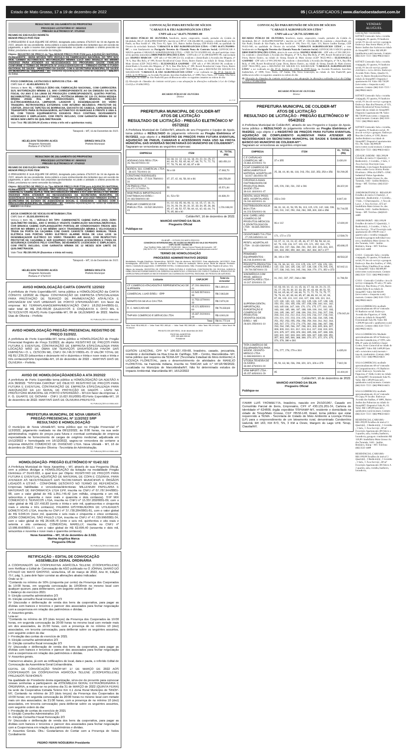Estado de Mato Grosso, 17 a 19 de dezembro de 2022 05 | CLASSIFICADOS | www.diariodoestadomt.com.br
RESULTADO DE JULGAMENTO DE PROPOSTAS
PROCESSO LICITATÓRIO Nº. 085/2022
PREGÃO ELETRONICO Nº. 071/2022
REGIME DE EXECUÇÃO INDIRETA
MENOR PREÇO POR ITEM
O PREGOEIRO E SUA EQUIPE DE APOIO, designada pela portaria 476/2022 de 04 de Agosto de 2022, através de seu presidente, torna público e para conhecimento dos licitantes que em sessão de julgamento, e após o exame das propostas apresentadas no pleito e adotado o critério prescrito no Edital, proclamou-se como vencedor da licitação:
Objeto: REGISTRO DE PREÇO do Tipo MENOR PREÇO POR ITEM para AQUISIÇÃO MATERIAL PERMANENTE - BENS MOVEIS TIPO VEICULO DE FABRICAÇÃO NACIONAL DO TIPO SUV, 0KM, CAMBIO AUTOMÁTICO, MOTORIZAÇÃO MÍNIMA 1.5CV ANO MODELO NO MÍNIMO 2022/2022 PARA ATENDER AS NECESSIDADES DO PROGRAMA SAÚDE FAMILIAR CONFORME O TERMO DE PROPOSTA Nº 14416.015000/1200-05 – FIRMADO ENTRE O FUNDO NACIONAL DE SAÚDE - MINISTÉRIO DA SAÚDE, COM A SECRETARIA MUNICIPAL DE SAÚDE DO MUNICIPIO DE TABAPORÃ – MT, conforme especificações no Termo de Referencia – ANEXO I do Edital.
FOCO COMERCIAL LICITACOES E SERVICOS LTDA – ME
CNPJ Sob nº. 42.451.825/0001-72
Venceu o Item: 01. – VEÍCULO ZERO KM, FABRICAÇÃO NACIONAL, COM CARROCERIA SUV, MOTORIZAÇÃO MÍNIMA 1.5, ANO CORRESPONDENTE AO DA EMISSÃO DA NOTA FISCAL OU ANO E DA LINHA DE PRODUÇÃO CORRESPONDENTE, QUATRO PORTAS, BICOMBUSTÍVEL (GASOLINA E ETANOL), POTÊNCIA MÍNIMA DE 120 CV, RODA MEDIDA MÍNIMA 205/65 R15, AR CONDICIONADO, COR BRANCA, DIREÇÃO ELÉTRICA/HIDRÁULICA, LIMPADOR, LAVADOR E DESEMBAÇADOR DO VIDRO TRASEIRO, RETROVISORES EXTERNOS COM INTERNO MECÂNICO, PROTETOR DE CÁRTER, JOGO DE TAPETES DE BORRACHA, ENCOSTO DE CABEÇA, CAPACIDADE DE TRANSPORTE PARA 05 PASSAGEIROS, AUTOMÁTICO 05 MARCHAS À FRENTE E UMA À RÉ, COM TODOS EQUIPAMENTOS EXIGIDOS PELO CONTRAN, DEVIDAMENTE LICENCIADO E EMPLACADO, COM FRETE INCLUSO, COM GARANTIA MÍNIMA DE 12 MESES SEM LIMITE DE QUILOMETRAGEM.
Valor Total: R$ 133.500,00 (Cento e trinta e três mil e quinhentos reais).
Tabaporã – MT, 16 de Dezembro de 2022.
HELIELSON TEODORO ALVES
Pregoeiro Nomeado
Portaria nº 476/2022
SIRINEU MOLETA
Prefeito Municipal
RESULTADO DE JULGAMENTO DE PROPOSTAS
PROCESSO LICITATÓRIO Nº. 089/2022
PREGÃO ELETRONICO Nº. 074/2022
REGIME DE EXECUÇÃO INDIRETA
MENOR PREÇO POR ITEM
O PREGOEIRO E SUA EQUIPE DE APOIO, designada pela portaria 476/2022 de 04 de Agosto de 2022, através de seu presidente, torna público e para conhecimento dos licitantes que em sessão de julgamento, e após o exame das propostas apresentadas no pleito e adotado o critério prescrito no Edital, proclamou-se como vencedor da licitação:
Objeto: REGISTRO DE PREÇO do Tipo MENOR PREÇO POR ITEM para AQUISIÇÃO MATERIAL PERMANENTE - BENS MOVEIS TIPO VEÍCULO DE FABRICAÇÃO NACIONAL DO TIPO CAMIONETE CABINE DUPLA, 0KM, MOTORIZAÇÃO MÍNIMA 2.0CV ANO MODELO NO MÍNIMO 2022/2023 PARA ATENDER AS NECESSIDADES DA SECRETARIA MUNICIPAL DE ASSISTÊNCIA SOCIAL CONFORME TERMO DE PROPOSTA Nº 2213-2022 FIRMADO ENTRE A SECRETARIA DE ESTADO DE ASSISTÊNCIA SOCIAL E CIDADANIA – SETASC COM A PREFEITURA MUNICIPAL DE TABAPORÃ – MT, conforme especificações no Termo de Referencia – ANEXO I do Edital.
ASCIA COMERCIO DE VEICULOS MITSUBISHI LTDA
CNPJ Sob nº. 35.335.350/0001-93
Venceu o Item: 01. – VEÍCULO DO TIPO -CAMINHONETE CABINE DUPLA (4X2): ZERO QUILÔMETRO DIESEL, ANO E MODELO VIGENTE FABRICAÇÃO NACIONAL/MERCOSUL COR BRANCA CABINE DUPLA04(QUATRO PORTAS) AR CONDICIONADO FREIOS ABS MOTOR NO MÍNIMO 2.0 E NO MÍNIMO 160CV TRANSMISSÃO MÍNIMA 5 VELOCIDADES TRAVA DA PORTA DA CAÇAMBA COM CHAVE CANIVETE CÂMBIO MANUAL TRAVA ELÉTRICA DAS PORTAS VIDRO ELÉTRICO ALARME RODA DE LIGA LEVE 16 DESEMBAÇADOR ELÉTRICO DO VIDRO TRASEIRO AIR BAGS. COM RESPECTIVO PROTETOR DE CAÇAMBA E SER EQUIPADO COM DEMAIS ACESSÓRIOS E ITENS DE SEGURANÇA EXIGIDOS PELO CONTRAN, DEVIDAMENTE LICENCIADO E EMPLACADO, COM FRETE INCLUSO, COM GARANTIA MÍNIMA DE 12 MESES SEM LIMITE DE QUILOMETRAGEM.
Valor Total: R$ 230.000,00 (Duzentos e trinta mil reais).
Tabaporã – MT, 16 de Dezembro de 2022.
HELIELSON TEODORO ALVES
Pregoeiro Nomeado
Portaria nº 476/2022
SIRINEU MOLETA
Prefeito Municipal
AVISO HOMOLOGAÇÃO CARTA CONVITE 12/2022
A prefeitura de Porto Esperidião-MT, torna público a HOMOLOGAÇÃO da CARTA CONVITE 12/2022 do Objeto: CONTRATAÇÃO DE EMPRESA ESPECIALIZADA PARA PRESTAÇÃO DE SERVIÇO DE PAVIMENTAÇÃO ASFÁLTICA E DRENAGEM EM VIAS URBANAS DE PORTO ESPERIDIÃO-MT. Em favor da empresa: MJ TERRAPLANAGEM/PAVIMENTAÇÃO CNPJ: 18.252.944/0001-11, valor total de R$ 258.700,00 (DUZENTOS E CINQUENTA E OITO MIL E SETECENTOS REAIS) Porto Esperidião-MT, 09 de DEZEMBRO de 2022. Martins Dias de Oliveira – Prefeito
RC PUBLICAÇÕES 66 9 9984-4633.
AVISO HOMOLOGAÇÃO PREGÃO PRESENCIAL REGISTRO DE PREÇO 31/2022.
A prefeitura de Porto Esperidião-MT, torna público a HOMOLOGAÇÃO do Pregão Presencial Registro de Preço 31/2022, do objeto: REGISTRO DE PREÇOS PARA FUTURA E EVENTUAL CONTRATAÇÃO DE EMPRESA ESPECIALIZADA PARA LOCAÇÃO MÃO DE OBRA EM SERVIÇOS DIVERSOS.EM FAVOR DAS EMPRESA:• O. L. CESCON ME, CNPJ: 04.746.377/0001-45. O VALOR TOTAL DE R$ 817.239,33 (oitocentos e dezessete mil e duzentos e trinta e nove reais e trinta e três centavos)Porto Esperidião-MT, 16 de dezembro de 2022 – MARTINS DIAS DE OLIVEIRA – Prefeito.
AVISO DE HOMOLOGAÇÃOADESÃO A ATA 30/2022
A prefeitura de Porto Esperidião torna público a HOMOLOGAÇÃO DA ADESÃO A ATA 30/2022. "SISTEMA CARONA" DO OBJETO: REGISTRO DE PREÇOS PARA FUTURA E EVENTUAL CONTRATAÇÃO DE EMPRESA ESPECIALIZADA PARA ADEQUAÇÃO DA LEI GERAL DE PROTEÇÃO DE DADOS - LGPD NA PREFEITURA MUNICIPAL DE PORTO ESPERIDIÃO – MT.Em favor da empresa: J. F. G. DUARTE DE GIOVANI - CNPJ 15.627.651/0001-83.Porto Esperidião-MT, 16 de dezembro de 2022- MARTINS DIAS DE OLIVEIRA-PREFEITO.
RC PUBLICAÇÕES 66 9 9984-4633.
PREFEITURA MUNICIPAL DE NOVA UBIRATÃ
PREGÃO PRESENCIAL Nº 113/2022 SRP
RESULTADO E HOMOLOGAÇÃO
O município de Nova Ubiratã-MT, torna público que no Pregão Presencial nº 113/2022, julgamento realizado no dia 08/12/2022, às 8:00 horas, na sua sede administrativa, registro de preços para futura e eventual contratação de empresa especializada no fornecimento de cargas de oxigênio medicinal, adjudicada em 15/12/2022 e homologada em 16/12/2022, sagrou-se vencedora do certame a empresa AMAZOX COMÉRCIO DE OXIGÊNIO LTDA. Nova Ubiratã - MT, 16 de dezembro de 2022. Francine Oliveira - Secretária de Administração.
RC PUBLICAÇÕES 66 9 9984-4633.
HOMOLOGAÇÃO- PREGÃO ELETRÔNICO Nº 014/2.022
A Prefeitura Municipal de Nova Xavantina – MT, através de sua Pregoeira Oficial, vem a público divulgar a HOMOLOGAÇÃO da licitação na modalidade Pregão Eletrônico nº 014/2.022, o qual teve por Objeto: REGISTRO DE PREÇOS PARA FUTURA E EVENTUAL AQUISIÇÃO DE MATERIAL DE COPA E COZINHA, PARA ATENDER AS NECESSIDADES DAS SECRETARIAS MUNICIPAIS E ÓRGÃOS LIGADOS A ESTAS - CONFORME DESCRITO NO TERMO DE REFERÊNCIA. Empresas habilitadas e vencedoras/detentoras: MILLENIUM PAPELARIA E MATERIAIS DE INFORMATICA LTDA EPP, inscrita no CNPJ nº 07.787.944/0001-08, com o valor global de R$ 1.051.749,42 (um milhão, cinquenta e um mil, setecentos e quarenta e nove reais e quarenta e dois centavos). THP MIX COMERCIO E SERVICOS LTDA, inscrita no CNPJ nº 15.337.202/0001-09, com o valor global de R$ 137.450,83 (cento e trinta e sete mil, quatrocentos e cinquenta reais e oitenta e três centavos). PALMIRA DISTRIBUIDORA DE UTILIDADES DOMESTICAS LTDA, inscrita no CNPJ nº 37.730.284/0001-81, com o valor global de R$ 9.046,55 (nove mil, quarenta e seis reais e cinquenta e cinco centavos). ZOOM COMERCIAL SÃO PAULO LTDA, inscrita no CNPJ nº 47.729.996/0001-34, com o valor global de R$ 26.508,78 (vinte e seis mil, quinhentos e oito reais e setenta e oito centavos). COMERCIAL MARELLY, inscrita no CNPJ nº 13.986.656/0001-77, com o valor global de R$ 62.699,40 (sessenta e dois mil, seiscentos e noventa e nove reais e quarenta centavos).
Nova Xavantina – MT, 16 de dezembro de 2.022.
Marina Angélica Marca
Pregoeira Oficial
RC PUBLICAÇÕES 66 9 9984-4633.
RETIFICAÇÃO – EDITAL DE CONVOCAÇÃO
ASSEMBLEIA GERAL ORDINÁRIA
A COOPERADOS DA COOPERATIVA AGRÍCOLA SELENE (COOPERSELENE) vem Retificar o Edital de Convocação da AGO publicado no O JORNAL DIARIO DO ESTADO DE MATO GROSSO, sexta-feira, 18 de março de 2022, Ano III, Edição 757, pág. 5, para dele fazer constar as alterações abaixo indicadas:
Onde se lê :
"Contando no mínimo de 50% (cinquenta por cento) da Presença dos Cooperados às 19:00 horas, em segunda convocação às 19h30min no mesmo local com qualquer quorum, para deliberarem, com seguinte ordem do dia:"
I- Balanço do exercício 2021
II- Eleição conselho administrativo 2/3
III- Eleição conselho fiscal renovação 2/3
IV- Discussão e deliberação de venda dos bens da cooperativa, para pagar as dívidas com bancos e terceiros e parecer dos associados para fechar negociação com a coopernova em relação dos patrimônios e dividas.
V- Assuntos gerais.
Leia-se:
"Contando no mínimo de 2/3 (dois terços) da Presença dos Cooperados às 19:00 horas, em segunda convocação às 20:00 horas no mesmo local com metade mais um dos associados, às 21:00 horas, com a presença de no mínimo 10 (dez) associados, em terceira convocação, para deliberar sobre os seguintes assuntos, com seguinte ordem do dia:
I- Prestação das contas do exercício de 2021
II- Eleição conselho administrativo 2/3
III- Eleição conselho fiscal renovação 2/3
IV- Discussão e deliberação de venda dos bens da cooperativa, para pagar as dívidas com bancos e terceiros e parecer dos associados para fechar negociação com a coopernova em relação dos patrimônios e dividas.
V- Assuntos gerais.
Transcrevo abaixo, já com as retificações do local, data e pauta, o referido Edital de Convocação da Assembleia Geral Extraordinária.
EDITAL DE CONVOCAÇÃO SINOP-MT 17 DE MARÇO DE 2022 AOS COOPERADOS DA COOPERATIVA AGRÍCOLA SELENE (COOPERSELENE) PREZADOS SENHORES:
Na qualidade de Presidente desta organização, sirvo-me do presente para convocar vossas senhorias a participarem da ASSEMBLEIA GERAL EXTRAORDINÁRIA E ORDINÁRIA, a realizar-se no próximo dia 31 de MARÇO de 2022 (QUINTA FEIRA) na sede da Cooperativa Estrada Selene Km 4,1 Zona Rural Município de SINOP-MT, Contando no mínimo de 2/3 (dois terços) da Presença dos Cooperados às 19:00 horas; em segunda convocação às 20:00 horas no mesmo local com metade mais um dos associados; às 21:00 horas, com a presença de no mínimo 10 (dez) associados, em terceira convocação; para deliberar sobre os seguintes assuntos, com seguinte ordem do dia:
I- Prestação de contas do exercício de 2021
II- Eleição Conselho Administrativo 2/3
III- Eleição Conselho Fiscal Renovação 2/3
IV- Discussão e deliberação de venda dos bens da cooperativa, para pagar as dividas com bancos e terceiros e parecer dos associados para fechar negociação com a Coopernova em relação dos patrimônios e dividas.
V- Assuntos Gerais. Obs.: Gostaríamos de Contar com a Presença de Todos Cordialmente
PEDRO FERRI NOGUEIRA Presidente
CONVOCAÇÃO PARA REUNIÃO DE SÓCIOS
"CARAGUÁ & ERJ AGRONEGÓCIOS LTDA"
CNPJ sob o n.º 44.471.793/0001-00
RICARDO PÚBLIO DE OLIVEIRA, brasileiro, maior, empresário, casado, portador da Cédula de Identidade, RG nº. 33.854.908-0/SSP/SP e inscrito no CPF nº. 228.536.488-18, residente e domiciliado em São Paulo, na Rua Seridó nº. 106, Torre 02, Apto. 321, Bairro Jardim Europa, CEP 01455-040, na qualidade de Diretor da sociedade limitada "CARAGUÁ & ERJ AGRONEGÓCIOS LTDA – CNPJ 44.471.793/0001-90", e com fundamento no Parágrafo Terceiro da Cláusula Nona do Contrato Social, CONVOCAR A SÓCIA quotista CARAGUÁ AGRONEGÓCIOS LTDA – CNPJ 28.731.325/0001-63, da qual participa como sócia quotista minoritária DBM PARTICIPAÇÕES LTDA - CNPJ sob o nº 32.289.844/0001-90, representada por: DIONES MARCOS - CPF sob o nº 931.390.551-53, residente e domiciliado à Avenida dos Mognos, nº 78 A, Rua Ilha Bela, nº 190, Resort Residencial Carpe Diem, Bairro Eunice, na cidade de Sinop, Estado de Mato Grosso (CEP 78555-902) e ELIZANGELA GASPARI - CPF sob o nº 001.593.941-39, residente e domiciliada à Avenida dos Mognos, nº 78 A, Rua Ilha Bela, nº 190, Resort Residencial Carpe Diem, Bairro Eunice, na cidade de Sinop, Estado de Mato Grosso (CEP 78555-902), para a REUNIÃO DE SÓCIOS DA SOCIEDADE "CARAGUÁ & ERJ AGRONEGÓCIOS LTDA" a ser realizada no dia 20 de Janeiro de 2.023, às 11:00 horas, na Avenida Presidente Juscelino Kubitschek, nº 1909, Torre Norte, 23º Andar, Vila Nova Conceição, na cidade de São Paulo/SP, para deliberarem sobre os seguintes assuntos na ordem do dia:
(i) Alteração de cláusulas do contrato social para a sua adequação às alterações realizadas à Lei do Código Civil (Lei 10.406/2002).
RICARDO PÚBLIO DE OLIVEIRA
Diretor
16,17,19
PREFEITURA MUNICIPAL DE COLIDER-MT
ATOS DE LICITAÇÃO
RESULTADO DE LICITAÇÃO - PREGÃO ELETRÔNICO Nº 057/2022
A Prefeitura Municipal de Colíder/MT, através de seu Pregoeiro e Equipe de Apoio, torna público o RESULTADO do julgamento referente ao Pregão Eletrônico nº 057/2022, cujo objeto é a REGISTRO DE PREÇOS PARA FUTURA EVENTUAL AQUISIÇÃO DE PNEUS, CAMARAS E ACESSORIOS PARA USO NA FROTA MUNICIPAL DAS DIVERSAS SECRETARIAS DO MUNICIPIO DE COLIDER/MT".
Sagraram-se vencedoras as seguintes empresas:
| EMPRESA | ITEM | VL. TOTAL (R$) |
| --- | --- | --- |
| ADRIANO DOS REIS LTDA - 26.766.947/0001-00 | 04, 08, 10, 12, 13, 16, 18, 20, 22, 24, 25, 27, 40, 49, 51, 53, 65, 66, 67, 68, 70, 71, 72, 73, 77, 78, 79, 80, 82, 83, 87 e 89 | 183.450,10 |
| BOREAL SUL COMERCIAL LTDA - 39.422.751/0001-31 | 56 e 69 | 17.993,70 |
| CRISTIANO RODRIGUES GONCALVES - 27.519.759/0001-31 | 07, 37, 42, 46, 58, 84 e 86 | 468.256,80 |
| JN PNEUS LTDA - 44.472.217/0001-70 | 55 | 15.571,84 |
| MGB PNEUS IMPORTACAO E DISTRIBUICAO EIRELI - 20.183.508/0001-80 | 41, 53 e 50 | 44.839,20 |
| PNEUAR COMERCIO DE PNEUS LTDA - 03.532.991/0001-41 | 01, 02, 03, 05, 06, 09, 11, 14, 15, 17, 19, 21, 23, 26, 28, 29, 30, 31, 32, 33, 34, 35, 36, 38, 45, 47, 48, 52, 57, 59, 60, 61, 62, 63, 64, 74, 75, 85, 88 e 90 | 1.226.048,00 |
Colíder/MT, 16 de dezembro de 2022.
MARCIO ANTONIO DA SILVA
Pregoeiro Oficial
Publique-se
C.I.S.V.P — ESTADO DO MATO GROSSO
CONSÓRCIO INTERMUNICIPAL DE SAÚDE DA REGIÃO DO VALE DO PEIXOTO
CNPJ 02.997.711/0001-08
Rua Teotônio Vilela, 645 CEP 78.530-000 - Bairro Centro Peixoto de Azevedo - MT
(66) 3575-1757- cisvaledopeixoto@gmail.com - https://www.cisvaledopeixoto.com.br/
TERMO DE HOMOLOGAÇÃO
PROCESSO ADMINISTRATIVO 26/2022
Modalidade: Pregão Eletrônico. Número/Ano: 26/2022. Data de abertura: 08/12/2022. Data adjudicação: 16/12/2022. Data homologação: 16/12/2022. Tipo de avaliação: Por item. Critério de avaliação: Menor preço. Modo de disputa: Fechado-Aberto. Condição de pagamento: CONFORME EDITAL. Credenciamento: Não. Chamamento: Não. Registro de preço: Sim.
Objeto da licitação: REGISTRO DE PREÇOS PARA FUTURA E EVENTUAL CONTRATAÇÃO DE PESSOA JURIDICA HABILITADA NO FORNECIMENTO DE GENEROS ALIMENTICIOS, UTENSILIOS DE COPA E COZINHA E PRODUTOS DE LIMPEZA PARA ATENDER AS NECESSIDADES DA COZINHA DO HOSPITAL REGIONAL DE PEIXOTO DE AZEVEDO.
| Licitante | CNPJ/CPF | Total do vencedor |
| --- | --- | --- |
| CF COMERCIO ATACADISTA E REPRESENTACAO DE SUPRIMEN | 37.200.096/0001-41 | R$ 1.800,41 |
| COMERCIAL LUAR EIRELI - EPP | 02.545.557/0001-33 | R$ 2.863,80 |
| NONATO DA SILVA & CIA LTDA | 11.753.137/0001-33 | R$ 2.874,00 |
| R. C. MACCARI-ME | 05.121.835/0001-60 | R$ 79.333,83 |
| THP MIX COMERCIO E SERVICOS LTDA | 15.337.202/0001-09 | R$ 4.900,00 |
| Total: | | R$ 91.772,04 |
Valor Total: R$ 4.900,00 — Valor Total: R$ 1.800,41 — Valor Total: R$ 2.863,80 — Valor Total: R$ 2.874,00 — Valor Total: R$ 79.333,83
PEIXOTO DE AZEVEDO, 16 de dezembro de 2022
PASCOAL ALBERTON
CPF: 502.469.339-68
Presidente
EDISON LENÇONE, CPF N.º 106.927.709-68, brasileiro, casado, pecuarista, residente e domiciliado na Rua Ema de Carlifogo, 328 – Centro, Marcelândia– MT, torna público que requereu da SEMA-MT (Secretaria Estadual do Meio Ambiente) A LICENÇA FLORESTAL, para o desenvolvimento de atividades de MANEJO FLORESTAL na Fazenda Indiana, inscrita no SIMCAR sob n.º MT18706/2022, Localizada no Município de Marcelândia/MT. Não foi determinado estudos de Impacto Ambiental. Marcelândia-MT, 16/12/2022
CONVOCAÇÃO PARA REUNIÃO DE SÓCIOS DE SÓCIOS
"CARAGUÁ AGRONEGÓCIOS LTDA"
CNPJ sob o n.º 28.731.325/0001-63
RICARDO PÚBLIO DE OLIVEIRA, brasileiro, maior, empresário, casado, portador da Cédula de Identidade, RG nº. 33.854.908-0/SSP/SP e inscrito no CPF nº. 228.536.488-18, residente e domiciliado em São Paulo, Estado de São Paulo, na Rua Seridó nº. 106, Torre 02, Apto. 321, Bairro Jardim Europa, CEP 01455-040, na qualidade de Diretor da sociedade "CARAGUÁ AGRONEGÓCIOS LTDA", e com fundamento no Parágrafo Terceiro da Cláusula Nona do Contrato Social, CONVOCAR A SÓCIA quotista DBM PARTICIPAÇÕES LTDA, através de seus sócios: DIONES MARCOS - CPF sob o nº 931.390.551-53, residente e domiciliado à Avenida dos Mognos, nº 78 A, Rua Ilha Bela, nº 190, Resort Residencial Carpe Diem, Bairro Eunice, na cidade de Sinop, Estado de Mato Grosso (CEP 78555-902) e ELIZANGELA GASPARI - CPF sob o nº 001.593.941-39, residente e domiciliada à Avenida dos Mognos, nº 78 A, Rua Ilha Bela, nº 190, Resort Residencial Carpe Diem, Bairro Eunice, na cidade de Sinop, Estado de Mato Grosso (CEP 78555-902), para a REUNIÃO DE SÓCIOS DA SOCIEDADE "CARAGUÁ AGRONEGÓCIOS LTDA" a ser realizada no dia 20 de Janeiro de 2.023, às 10:00 horas, na Avenida Presidente Juscelino Kubitschek, nº 1909, Torre Norte, 23º Andar, Vila Nova Conceição, na cidade de São Paulo/SP, para deliberarem sobre os seguintes assuntos na ordem do dia:
(i) Alteração de cláusulas do contrato social para a sua adequação às alterações realizadas à Lei do Código Civil (Lei 10.406/2002).
RICARDO PÚBLIO DE OLIVEIRA
Diretor
PREFEITURA MUNICIPAL DE COLIDER-MT
ATOS DE LICITAÇÃO
RESULTADO DE LICITAÇÃO - PREGÃO ELETRÔNICO Nº 054/2022
A Prefeitura Municipal de Colíder/MT, através de seu Pregoeiro e Equipe de Apoio, torna público o RESULTADO do julgamento referente ao Pregão Eletrônico nº 054/2022, cujo objeto é a REGISTRO DE PREÇOS PARA FUTURA EVENTUAL AQUISIÇÃO DE COMPLEMENTO ALIMENTAR PARA ATENDER AS NECESSIDADES DA SECRETARIA MUNICIPAL DE SAÚDE E SANEAMENTO BÁSICO DO MUNICÍPIO DE COLÍDER-MT".
Sagraram-se vencedoras as seguintes empresas:
| EMPRESA | ITEM | VL. TOTAL (R$) |
| --- | --- | --- |
| C E CARVALHO COMERCIAL ME - 24.864.422/0001-73 | 37 e 355 | 3.430,00 |
| CCAF COMERCIO DE MEDICAMENTOS E MATERIAL HOSPITALAR - 16.917.181/0001-55 | 25, 38, 44, 80, 86, 118, 203, 254, 332, 353, 354 e 356 | 50.299,35 |
| CIRÚRGICA ASSIS DISTRIBUIDORA DE PRODUTOS PARA SAÚDE LTDA - 39.610.184/0001-47 | 105, 229, 230, 231, 232 e 281 | 39.322,00 |
| DENTAL HIGIX PROD. MED. HOSPITALARES - 26.240.632/0001-16 | 153 e 249 | 8.907,40 |
| DISTRIBUIDORA AGUA BOA LTDA - 44.223.526/0001-06 | 08, 31, 34, 41, 54, 55, 56, 113, 115, 123, 142, 168, 239, 240, 241, 242, 250, 263, 284, 285, 300, 330 e 358 | 50.744,55 |
| M.M. CAPELLARO COMERCIO DE PRODUTOS MEDICOS E ODONTOLOGICOS LTDA - 08.665.289/0001-70 | 96 e 112 | 12.690,00 |
| ODONTOMED T/A LTDA - 27.205.945/0001-04 | 171, 172 e 173 | 12.599,70 |
| PERFIL HOSPITALAR LTDA - 19.430.036/0001-33 | 04, 07, 11, 13, 24, 42, 45, 46, 47, 57, 58, 59, 60, 61, 62, 76, 103, 116, 117, 119, 120, 121, 152, 164, 179, 180, 204, 247, 266, 280, 291, 292, 302, 315, 316, 322, 331, 333, 350, 359, 360, 361, 362, 364, 367 e 377 | 65.698,15 |
| PRIMEMED EQUIPAMENTOS - 46.218.314/0001-66 | 39, 106 e 290 | 48.563,32 |
| PRIORITTA PRODUTOS HOSPITALARES EIRELI - 29.700.587/0001-23 | 06, 23, 36, 94, 111, 124, 125, 126, 127, 128, 129, 131, 132, 133, 134, 135, 136, 137, 138, 139, 178, 205, 226, 227, 238, 243, 244, 245, 246, 269, 270, 271, 352 e 373 | 92.942,11 |
| SINOMÉDICA COM PROD. MÉDICO HOSPITALARES LTDA –10.317.320/0001-23 | 01, 202, 237, 257, 268 e 289 | 11.799,50 |
| SUPREMA DENTAL IMPORTAÇÃO, EXPORTAÇÃO E COMERCIO DE PRODUTOS ODONTOLOGICOS EIRELI - ME - 28.820.255/0001-10 | 02, 03, 09, 10, 12, 14, 15, 16, 17, 18, 19, 20, 21, 22, 26, 27, 28, 29, 30, 32, 33, 35, 40, 43, 48, 49, 51, 52, 53, 64, 65, 66, 67, 68, 69, 70, 71, 72, 73, 74, 75, 77, 78, 79, 81, 82, 83, 84, 85, 87, 88, 89, 90, 91, 92, 93, 97, 99, 100, 101, 102, 104, 107, 108, 109, 110, 114, 122, 130, 140, 141, 143, 144, 145, 146, 147, 148, 149, 150, 151, 154, 155, 156, 157, 158, 159, 160, 161, 162, 163, 165 166, 167, 169, 170, 174, 175, 177, 181, 182, 183, 184, 185, 186, 187, 188, 189, 190, 191, 192, 193, 194, 195, 196, 197, 198, 199, 200, 201, 206, 207, 208, 209, 210, 211, 212, 213, 214, 215, 216, 217, 218, 219, 220, 221, 222, 223, 224, 225, 228, 233, 234, 235, 248, 251, 252, 253, 255, 256, 258, 259, 260, 261, 262, 264, 265, 267, 272, 273, 274, 275, 282, 283, 286, 287, 288, 293, 294, 295, 296, 297, 298, 301, 303, 305, 306, 307, 308, 309, 310, 311, 312, 313, 314, 317, 318, 319, 323, 324, 325, 327, 328, 329, 334, 335, 336, 337, 338, 339, 340, 341, 342, 343, 344, 345, 346, 347, 348, 349, 351, 357, 363, 365, 366, 368, 369, 370, 371, 372, 374, 375, 376, 378, 380 e 381 | 178.042,44 |
| TATA COMÉRCIO DE EQUIPAMENTOS PARA SAÚDE, ODONTO-MEDICO LTDA 11.088.993/0001-11 | 276, 277, 278, 279 e 304 | 6.435,00 |
| VITORIA TEIXEIRA DE OLIVEIRA - 33.992.679/0001-00 | 05, 50, 63, 98, 236, 299, 320, 321, 326 e 379 | 7.902,28 |
| VRM IMPORT LTDA - 45.157.605/0001-29 | 95 | 10.400,00 |
Colíder/MT, 16 de dezembro de 2022.
MARCIO ANTONIO DA SILVA
Pregoeiro Oficial
Publique-se
ITAMIR LUIS TROMBETTA, brasileiro, nascido em 25/10/1967, Casado em Comunhão Parcial de Bens, Empresário, CPF nº 430.131.201-34, Carteira de Identidade nº 624800, órgão expedidor SSPIIAMP-MT, residente e domiciliado na cidade de Sinop/Mato Grosso, CEP 78550-148, Brasil, torna público que estar requerendo a SEMA - Secretaria de Estado do Meio Ambiente a Licença Prévia (LP) para o empreendimento de um loteamento rural, denominado Condomínio Uatumã, BR 163, KM 873, SN, 3 KM a Oeste, Margem do Lago UHE Sinop, Claudia/MT.
VENDAS/
ALUGUEL
LOCAÇÃO / ALUGUEL
KITNET Contendo: Sala e cozinha conjugada, 01 quarto, 01 banheiro social, 01 área de serviço e garagem. Endereço: Rua Sonia Maria, nº 12 , Bairro Jardim das Azaleias na cidade de Sinop/MT. Valor: R$ 500,00 (quinhentos reais) mensais. Contato: (66) 3531-7222 / (66) 99633-6623
KITNET Contendo: Sala e cozinha conjugada, 02 quartos, 01 banheiro social, 01 área de serviço, portão eletrônico e cerca elétrica. Endereço: Avenida Notre Dame, Quadra 13, Lote 11, Bairro Residencial Paris na cidade de Sinop/MT. Disponível apartamento 04. Valor: R$ 750,00 (setecentos e cinquenta reais) mensais. Contato: (66) 3531-7222 / (66) 99633-6623
KITNET Contendo: Sala e cozinha conjugada, 02 quartos, 01 banheiro social, 01 área de serviço e garagem. Endereço: Rua dos Pássaros, nº 323, Bairro Residencial Nossa Senhora Aparecida na cidade de Sinop/MT. Disponível apartamento 08. Valor: R$ 750,00 (setecentos e cinquenta reais) mensais. Contato: (66) 3531-7222 / (66) 99633-6623
KITNET Contendo: Sala e cozinha, 02 quartos, 01 banheiro social , 01 área de serviço e garagem. Endereço: Rua dos Cedros, nº 1292, Bairro Jardim Botânico na cidade de Sinop/MT. Disponível apartamentos 03 e 06. Valor: R$ 900,00 (novecentos reais) mensais. Contato: (66) 3531-7222 / (66) 99633-6623
CIDADE JARDIM - R$1.200,00 Detalhes do imóvel 1 Quarto(s) , 1 Banheiro(s) , 1 Cozinha , 1 Sala , 1 Área Serviço Descrição Casa Mobiliada, Com Seguro Residencial contra roubo Cerca elétrica Portão Eletrônico. 200m da UFMT e UNIC Industrial Visitas Agendadas. Imobiliária Mato Grosso Av. dos Tarumãs, 1443 - Jardim Botânico, Sinop – MT. Telefone: (66) 3532-4489
JARDIM BOTANICO - R$3.650,00 Detalhes do imóvel 4 Suíte(s) , 4 Quarto(s) , Banheiro(s) , 1 Cozinha , 1 Sala , 1 Churrasqueira , 1 Área de Lazer , 1 Área Serviço , 675 m². Imobiliária Mato Grosso Av. dos Tarumãs, 1443 - Jardim Botânico, Sinop – MT. Telefone: (66)3532-4489
JARDIM IPORÃ - R$1.100,00 Detalhes do imóvel 2 Quarto(s) , 1 Banheiro(s) , 1 Cozinha , 1 Sala , 1 Área Serviço , 70 m² Descrição cada apartamento r$1.100,00 com 2 quartos sala e cozinha conjugada lavanderia garagem individual casa nova. Imobiliária Mato Grosso Av. dos Tarumãs, 1443 - Jardim Botânico, Sinop – MT. Telefone: (66) 3532-4489
CASA - Contendo: Sala e cozinha conjugada, 02 quartos, 01 banheiro social, 01 área de serviço e garagem. Endereço: Rua dos Azulões, nº 1061, Bairro Maria Vindilina II na cidade de Sinop/MT. Valor: R$ 800,00 (oitocentos reais) mensais. Contato: (66) 3531-7222 / (66) 99633-6623
CASA - Contendo: Cozinha e área de serviço conjugada, 01 sala e 01 suíte. Endereço: Rua Roma, nº 535, Bairro Jardim Itália II na cidade de Sinop/MT. Valor: R$ 950,00 (novecentos e cinquenta reais) mensais. Contato: (66) 3531-7222 / (66) 99633-6623
SALA COMERCIAL medindo aproximadamente 60 m² contendo: 01 Banheiro social. Endereço: Avenida das Figueiras, nº 1646, Centro na cidade de Sinop/MT. Denominado Sala 06. Valor: R$ 1.500,00 (um mil e quinhentos reais) mensais. Contato: (66) 3531-7222 / (66) 99633-6623.
SALA COMERCIAL Medindo aproximadamente 60 m² Endereço: Rua das Castanheiras, nº 1001, sala 806, 8º andar do Edifício Classic Center, Setor Comercial na cidade de Sinop/MT. Valor: R$ 1.600,00 (um mil e seiscentos reais) mensais + taxa de condomínio. Contato: (66) 3531-7222 / (66) 99633-6623
SALA COMERCIAL medindo aproximadamente 60 m² contendo: 02 Compartimentos e 01 Banheiro social. Endereço: Avenida das Figueiras, nº 1646, Centro na cidade de Sinop/MT. Denominado Sala 05. Valor: R$ 1.500,00 (um mil e quinhentos reais) mensais. Contato: (66) 3531-7222 / (66) 99633-6623.
SALA COMERCIAL medindo aproximadamente 45 m² contendo: 01 Copa, 01 lavabo. Endereço: Avenida das Itaúbas, nº 4891, Bairro Jardim das Palmeiras na cidade de Sinop/MT. Disponível Sala 01, 02. Valor: R$ 1.500,00 (um mil e quinhentos reais) mensais. Contato: (66) 3531-7222 / (66) 99633-6623
RESIDENCIAL CARIAMA - R$1.200,00 Detalhes do imóvel 3 Quarto(s) , 1 Banheiro(s) , 1 Cozinha , 1 Sala , 1 Área Serviço , 60 m² Descrição Apartamento 401 bloco a 3 quartos, sala, cozinha, banheiro, lavanderia, garagem. condomínio R$ 150,00. Imobiliária Mato Grosso Av. dos Tarumãs, 1443 - Jardim Botânico, Sinop – MT. Telefone: (66) 3532-4489
RESIDENCIAL CARIAMA- R$1.100,00 Detalhes do imóvel 2 Quarto(s) , 1 Banheiro(s) , 1 Cozinha , 1 Sala , 1 Área Serviço , 60 m² Descrição Apartamento 302 bloco A 2 quartos, sala, cozinha, banheiro, lavanderia,